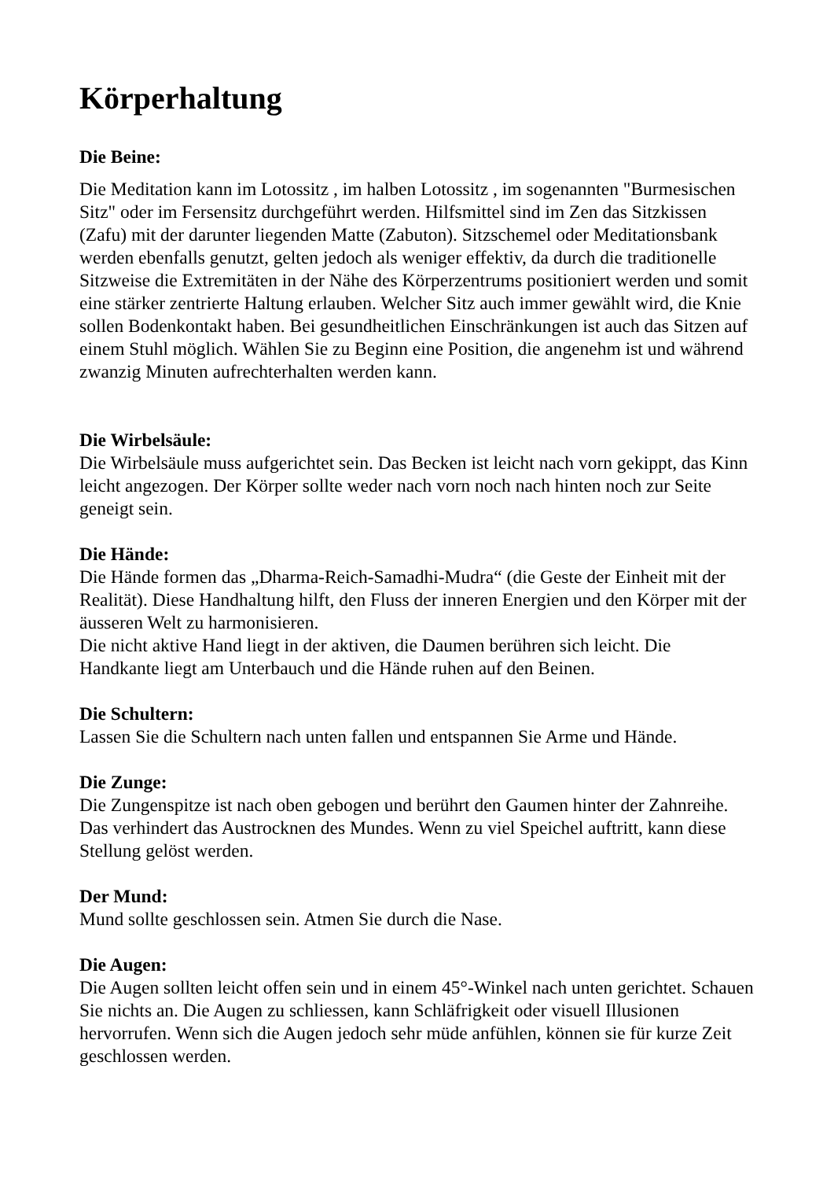Körperhaltung
Die Beine:
Die Meditation kann im Lotossitz , im halben Lotossitz , im sogenannten "Burmesischen Sitz" oder im Fersensitz durchgeführt werden. Hilfsmittel sind im Zen das Sitzkissen (Zafu) mit der darunter liegenden Matte (Zabuton). Sitzschemel oder Meditationsbank werden ebenfalls genutzt, gelten jedoch als weniger effektiv, da durch die traditionelle Sitzweise die Extremitäten in der Nähe des Körperzentrums positioniert werden und somit eine stärker zentrierte Haltung erlauben. Welcher Sitz auch immer gewählt wird, die Knie sollen Bodenkontakt haben. Bei gesundheitlichen Einschränkungen ist auch das Sitzen auf einem Stuhl möglich. Wählen Sie zu Beginn eine Position, die angenehm ist und während zwanzig Minuten aufrechterhalten werden kann.
Die Wirbelsäule:
Die Wirbelsäule muss aufgerichtet sein. Das Becken ist leicht nach vorn gekippt, das Kinn leicht angezogen. Der Körper sollte weder nach vorn noch nach hinten noch zur Seite geneigt sein.
Die Hände:
Die Hände formen das „Dharma-Reich-Samadhi-Mudra“ (die Geste der Einheit mit der Realität). Diese Handhaltung hilft, den Fluss der inneren Energien und den Körper mit der äusseren Welt zu harmonisieren.
Die nicht aktive Hand liegt in der aktiven, die Daumen berühren sich leicht. Die Handkante liegt am Unterbauch und die Hände ruhen auf den Beinen.
Die Schultern:
Lassen Sie die Schultern nach unten fallen und entspannen Sie Arme und Hände.
Die Zunge:
Die Zungenspitze ist nach oben gebogen und berührt den Gaumen hinter der Zahnreihe. Das verhindert das Austrocknen des Mundes. Wenn zu viel Speichel auftritt, kann diese Stellung gelöst werden.
Der Mund:
Mund sollte geschlossen sein. Atmen Sie durch die Nase.
Die Augen:
Die Augen sollten leicht offen sein und in einem 45°-Winkel nach unten gerichtet. Schauen Sie nichts an. Die Augen zu schliessen, kann Schläfrigkeit oder visuell Illusionen hervorrufen. Wenn sich die Augen jedoch sehr müde anfühlen, können sie für kurze Zeit geschlossen werden.